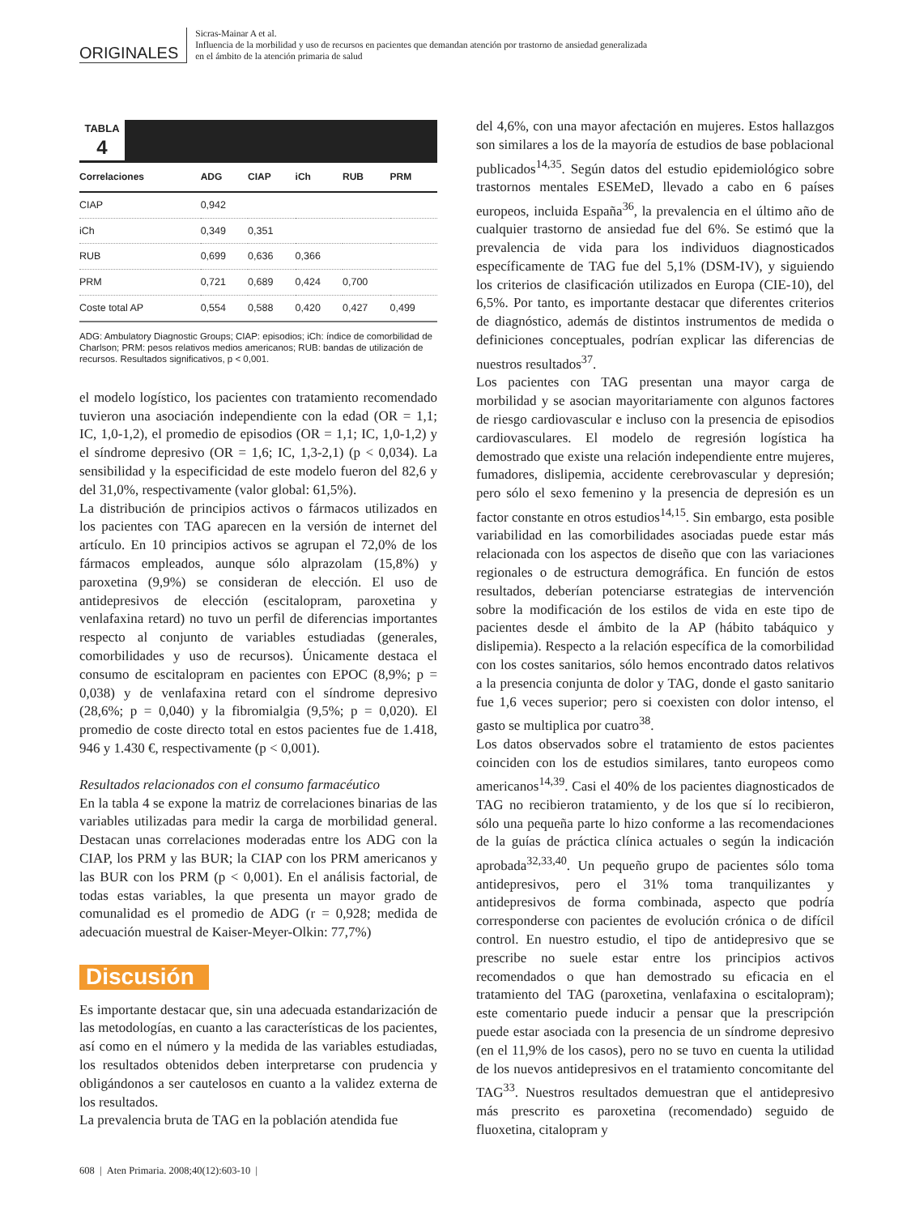ORIGINALES
Sicras-Mainar A et al.
Influencia de la morbilidad y uso de recursos en pacientes que demandan atención por trastorno de ansiedad generalizada
en el ámbito de la atención primaria de salud
TABLA
4
| Correlaciones | ADG | CIAP | iCh | RUB | PRM |
| --- | --- | --- | --- | --- | --- |
| CIAP | 0,942 | | | | |
| iCh | 0,349 | 0,351 | | | |
| RUB | 0,699 | 0,636 | 0,366 | | |
| PRM | 0,721 | 0,689 | 0,424 | 0,700 | |
| Coste total AP | 0,554 | 0,588 | 0,420 | 0,427 | 0,499 |
ADG: Ambulatory Diagnostic Groups; CIAP: episodios; iCh: índice de comorbilidad de Charlson; PRM: pesos relativos medios americanos; RUB: bandas de utilización de recursos. Resultados significativos, p < 0,001.
el modelo logístico, los pacientes con tratamiento recomendado tuvieron una asociación independiente con la edad (OR = 1,1; IC, 1,0-1,2), el promedio de episodios (OR = 1,1; IC, 1,0-1,2) y el síndrome depresivo (OR = 1,6; IC, 1,3-2,1) (p < 0,034). La sensibilidad y la especificidad de este modelo fueron del 82,6 y del 31,0%, respectivamente (valor global: 61,5%).
La distribución de principios activos o fármacos utilizados en los pacientes con TAG aparecen en la versión de internet del artículo. En 10 principios activos se agrupan el 72,0% de los fármacos empleados, aunque sólo alprazolam (15,8%) y paroxetina (9,9%) se consideran de elección. El uso de antidepresivos de elección (escitalopram, paroxetina y venlafaxina retard) no tuvo un perfil de diferencias importantes respecto al conjunto de variables estudiadas (generales, comorbilidades y uso de recursos). Únicamente destaca el consumo de escitalopram en pacientes con EPOC (8,9%; p = 0,038) y de venlafaxina retard con el síndrome depresivo (28,6%; p = 0,040) y la fibromialgia (9,5%; p = 0,020). El promedio de coste directo total en estos pacientes fue de 1.418, 946 y 1.430 €, respectivamente (p < 0,001).
Resultados relacionados con el consumo farmacéutico
En la tabla 4 se expone la matriz de correlaciones binarias de las variables utilizadas para medir la carga de morbilidad general. Destacan unas correlaciones moderadas entre los ADG con la CIAP, los PRM y las BUR; la CIAP con los PRM americanos y las BUR con los PRM (p < 0,001). En el análisis factorial, de todas estas variables, la que presenta un mayor grado de comunalidad es el promedio de ADG (r = 0,928; medida de adecuación muestral de Kaiser-Meyer-Olkin: 77,7%)
Discusión
Es importante destacar que, sin una adecuada estandarización de las metodologías, en cuanto a las características de los pacientes, así como en el número y la medida de las variables estudiadas, los resultados obtenidos deben interpretarse con prudencia y obligándonos a ser cautelosos en cuanto a la validez externa de los resultados.
La prevalencia bruta de TAG en la población atendida fue
del 4,6%, con una mayor afectación en mujeres. Estos hallazgos son similares a los de la mayoría de estudios de base poblacional publicados<sup>14,35</sup>. Según datos del estudio epidemiológico sobre trastornos mentales ESEMeD, llevado a cabo en 6 países europeos, incluida España<sup>36</sup>, la prevalencia en el último año de cualquier trastorno de ansiedad fue del 6%. Se estimó que la prevalencia de vida para los individuos diagnosticados específicamente de TAG fue del 5,1% (DSM-IV), y siguiendo los criterios de clasificación utilizados en Europa (CIE-10), del 6,5%. Por tanto, es importante destacar que diferentes criterios de diagnóstico, además de distintos instrumentos de medida o definiciones conceptuales, podrían explicar las diferencias de nuestros resultados<sup>37</sup>.
Los pacientes con TAG presentan una mayor carga de morbilidad y se asocian mayoritariamente con algunos factores de riesgo cardiovascular e incluso con la presencia de episodios cardiovasculares. El modelo de regresión logística ha demostrado que existe una relación independiente entre mujeres, fumadores, dislipemia, accidente cerebrovascular y depresión; pero sólo el sexo femenino y la presencia de depresión es un factor constante en otros estudios<sup>14,15</sup>. Sin embargo, esta posible variabilidad en las comorbilidades asociadas puede estar más relacionada con los aspectos de diseño que con las variaciones regionales o de estructura demográfica. En función de estos resultados, deberían potenciarse estrategias de intervención sobre la modificación de los estilos de vida en este tipo de pacientes desde el ámbito de la AP (hábito tabáquico y dislipemia). Respecto a la relación específica de la comorbilidad con los costes sanitarios, sólo hemos encontrado datos relativos a la presencia conjunta de dolor y TAG, donde el gasto sanitario fue 1,6 veces superior; pero si coexisten con dolor intenso, el gasto se multiplica por cuatro<sup>38</sup>.
Los datos observados sobre el tratamiento de estos pacientes coinciden con los de estudios similares, tanto europeos como americanos<sup>14,39</sup>. Casi el 40% de los pacientes diagnosticados de TAG no recibieron tratamiento, y de los que sí lo recibieron, sólo una pequeña parte lo hizo conforme a las recomendaciones de la guías de práctica clínica actuales o según la indicación aprobada<sup>32,33,40</sup>. Un pequeño grupo de pacientes sólo toma antidepresivos, pero el 31% toma tranquilizantes y antidepresivos de forma combinada, aspecto que podría corresponderse con pacientes de evolución crónica o de difícil control. En nuestro estudio, el tipo de antidepresivo que se prescribe no suele estar entre los principios activos recomendados o que han demostrado su eficacia en el tratamiento del TAG (paroxetina, venlafaxina o escitalopram); este comentario puede inducir a pensar que la prescripción puede estar asociada con la presencia de un síndrome depresivo (en el 11,9% de los casos), pero no se tuvo en cuenta la utilidad de los nuevos antidepresivos en el tratamiento concomitante del TAG<sup>33</sup>. Nuestros resultados demuestran que el antidepresivo más prescrito es paroxetina (recomendado) seguido de fluoxetina, citalopram y
608 | Aten Primaria. 2008;40(12):603-10 |